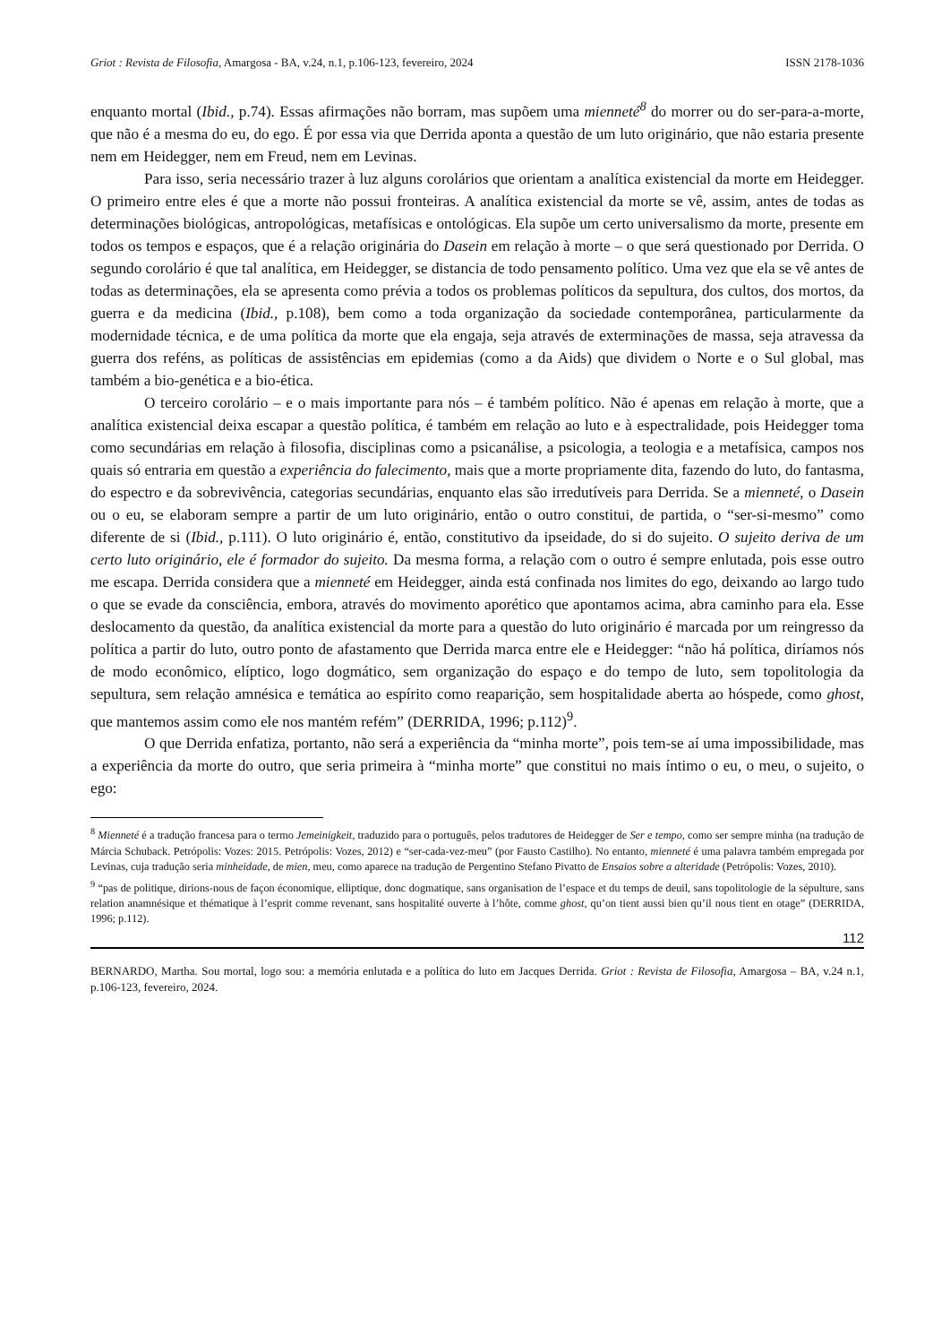Griot : Revista de Filosofia, Amargosa - BA, v.24, n.1, p.106-123, fevereiro, 2024 ISSN 2178-1036
enquanto mortal (Ibid., p.74). Essas afirmações não borram, mas supõem uma mienneté<sup>8</sup> do morrer ou do ser-para-a-morte, que não é a mesma do eu, do ego. É por essa via que Derrida aponta a questão de um luto originário, que não estaria presente nem em Heidegger, nem em Freud, nem em Levinas.
Para isso, seria necessário trazer à luz alguns corolários que orientam a analítica existencial da morte em Heidegger. O primeiro entre eles é que a morte não possui fronteiras. A analítica existencial da morte se vê, assim, antes de todas as determinações biológicas, antropológicas, metafísicas e ontológicas. Ela supõe um certo universalismo da morte, presente em todos os tempos e espaços, que é a relação originária do Dasein em relação à morte – o que será questionado por Derrida. O segundo corolário é que tal analítica, em Heidegger, se distancia de todo pensamento político. Uma vez que ela se vê antes de todas as determinações, ela se apresenta como prévia a todos os problemas políticos da sepultura, dos cultos, dos mortos, da guerra e da medicina (Ibid., p.108), bem como a toda organização da sociedade contemporânea, particularmente da modernidade técnica, e de uma política da morte que ela engaja, seja através de exterminações de massa, seja atravessa da guerra dos reféns, as políticas de assistências em epidemias (como a da Aids) que dividem o Norte e o Sul global, mas também a bio-genética e a bio-ética.
O terceiro corolário – e o mais importante para nós – é também político. Não é apenas em relação à morte, que a analítica existencial deixa escapar a questão política, é também em relação ao luto e à espectralidade, pois Heidegger toma como secundárias em relação à filosofia, disciplinas como a psicanálise, a psicologia, a teologia e a metafísica, campos nos quais só entraria em questão a experiência do falecimento, mais que a morte propriamente dita, fazendo do luto, do fantasma, do espectro e da sobrevivência, categorias secundárias, enquanto elas são irredutíveis para Derrida. Se a mienneté, o Dasein ou o eu, se elaboram sempre a partir de um luto originário, então o outro constitui, de partida, o “ser-si-mesmo” como diferente de si (Ibid., p.111). O luto originário é, então, constitutivo da ipseidade, do si do sujeito. O sujeito deriva de um certo luto originário, ele é formador do sujeito. Da mesma forma, a relação com o outro é sempre enlutada, pois esse outro me escapa. Derrida considera que a mienneté em Heidegger, ainda está confinada nos limites do ego, deixando ao largo tudo o que se evade da consciência, embora, através do movimento aporético que apontamos acima, abra caminho para ela. Esse deslocamento da questão, da analítica existencial da morte para a questão do luto originário é marcada por um reingresso da política a partir do luto, outro ponto de afastamento que Derrida marca entre ele e Heidegger: “não há política, diríamos nós de modo econômico, elíptico, logo dogmático, sem organização do espaço e do tempo de luto, sem topolitologia da sepultura, sem relação amnésica e temática ao espírito como reaparição, sem hospitalidade aberta ao hóspede, como ghost, que mantemos assim como ele nos mantém refém” (DERRIDA, 1996; p.112)<sup>9</sup>.
O que Derrida enfatiza, portanto, não será a experiência da “minha morte”, pois tem-se aí uma impossibilidade, mas a experiência da morte do outro, que seria primeira à “minha morte” que constitui no mais íntimo o eu, o meu, o sujeito, o ego:
<sup>8</sup> Mienneté é a tradução francesa para o termo Jemeinigkeit, traduzido para o português, pelos tradutores de Heidegger de Ser e tempo, como ser sempre minha (na tradução de Márcia Schuback. Petrópolis: Vozes: 2015. Petrópolis: Vozes, 2012) e “ser-cada-vez-meu” (por Fausto Castilho). No entanto, mienneté é uma palavra também empregada por Levinas, cuja tradução seria minheidade, de mien, meu, como aparece na tradução de Pergentino Stefano Pivatto de Ensaios sobre a alteridade (Petrópolis: Vozes, 2010).
<sup>9</sup> “pas de politique, dirions-nous de façon économique, elliptique, donc dogmatique, sans organisation de l’espace et du temps de deuil, sans topolitologie de la sépulture, sans relation anamnésique et thématique à l’esprit comme revenant, sans hospitalité ouverte à l’hôte, comme ghost, qu’on tient aussi bien qu’il nous tient en otage” (DERRIDA, 1996; p.112).
112
BERNARDO, Martha. Sou mortal, logo sou: a memória enlutada e a política do luto em Jacques Derrida. Griot : Revista de Filosofia, Amargosa – BA, v.24 n.1, p.106-123, fevereiro, 2024.